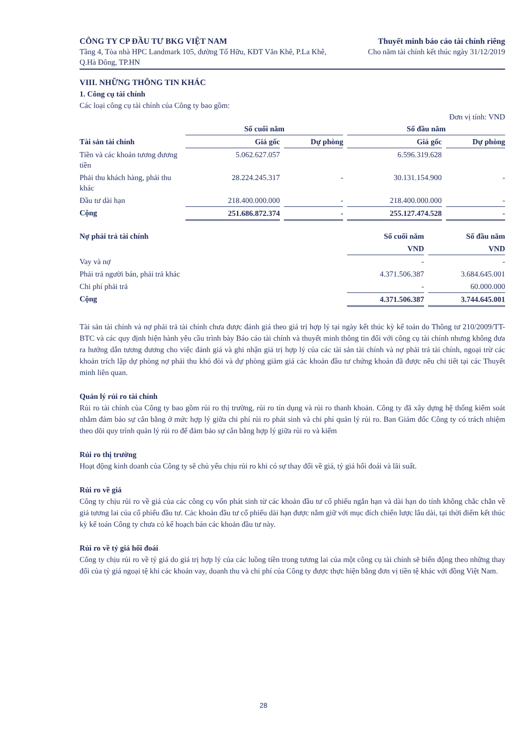CÔNG TY CP ĐẦU TƯ BKG VIỆT NAM
Tầng 4, Tòa nhà HPC Landmark 105, đường Tố Hữu, KĐT Văn Khê, P.La Khê, Q.Hà Đông, TP.HN
Thuyết minh báo cáo tài chính riêng
Cho năm tài chính kết thúc ngày 31/12/2019
VIII. NHỮNG THÔNG TIN KHÁC
1. Công cụ tài chính
Các loại công cụ tài chính của Công ty bao gồm:
Đơn vị tính: VND
| | Số cuối năm | | Số đầu năm | |
| --- | --- | --- | --- | --- |
| Tài sản tài chính | Giá gốc | Dự phòng | Giá gốc | Dự phòng |
| Tiền và các khoản tương đương tiền | 5.062.627.057 | | 6.596.319.628 | |
| Phải thu khách hàng, phải thu khác | 28.224.245.317 | - | 30.131.154.900 | - |
| Đầu tư dài hạn | 218.400.000.000 | - | 218.400.000.000 | - |
| Cộng | 251.686.872.374 | - | 255.127.474.528 | - |
| Nợ phải trả tài chính | Số cuối năm | Số đầu năm |
| --- | --- | --- |
| | VND | VND |
| Vay và nợ | - | - |
| Phải trả người bán, phải trả khác | 4.371.506.387 | 3.684.645.001 |
| Chi phí phải trả | - | 60.000.000 |
| Cộng | 4.371.506.387 | 3.744.645.001 |
Tài sản tài chính và nợ phải trả tài chính chưa được đánh giá theo giá trị hợp lý tại ngày kết thúc kỳ kế toán do Thông tư 210/2009/TT-BTC và các quy định hiện hành yêu cầu trình bày Báo cáo tài chính và thuyết minh thông tin đối với công cụ tài chính nhưng không đưa ra hướng dẫn tương đương cho việc đánh giá và ghi nhận giá trị hợp lý của các tài sản tài chính và nợ phải trả tài chính, ngoại trừ các khoản trích lập dự phòng nợ phải thu khó đòi và dự phòng giảm giá các khoản đầu tư chứng khoán đã được nêu chi tiết tại các Thuyết minh liên quan.
Quản lý rủi ro tài chính
Rủi ro tài chính của Công ty bao gồm rủi ro thị trường, rủi ro tín dụng và rủi ro thanh khoản. Công ty đã xây dựng hệ thống kiểm soát nhằm đảm bảo sự cân bằng ở mức hợp lý giữa chi phí rủi ro phát sinh và chi phí quản lý rủi ro. Ban Giám đốc Công ty có trách nhiệm theo dõi quy trình quản lý rủi ro để đảm bảo sự cân bằng hợp lý giữa rủi ro và kiểm
Rủi ro thị trường
Hoạt động kinh doanh của Công ty sẽ chủ yếu chịu rủi ro khi có sự thay đổi về giá, tỷ giá hối đoái và lãi suất.
Rủi ro về giá
Công ty chịu rủi ro về giá của các công cụ vốn phát sinh từ các khoản đầu tư cổ phiếu ngắn hạn và dài hạn do tính không chắc chắn về giá tương lai của cổ phiếu đầu tư. Các khoản đầu tư cổ phiếu dài hạn được nắm giữ với mục đích chiến lược lâu dài, tại thời điểm kết thúc kỳ kế toán Công ty chưa có kế hoạch bán các khoản đầu tư này.
Rủi ro về tỷ giá hối đoái
Công ty chịu rủi ro về tỷ giá do giá trị hợp lý của các luồng tiền trong tương lai của một công cụ tài chính sẽ biến động theo những thay đổi của tỷ giá ngoại tệ khi các khoản vay, doanh thu và chi phí của Công ty được thực hiện bằng đơn vị tiền tệ khác với đồng Việt Nam.
28